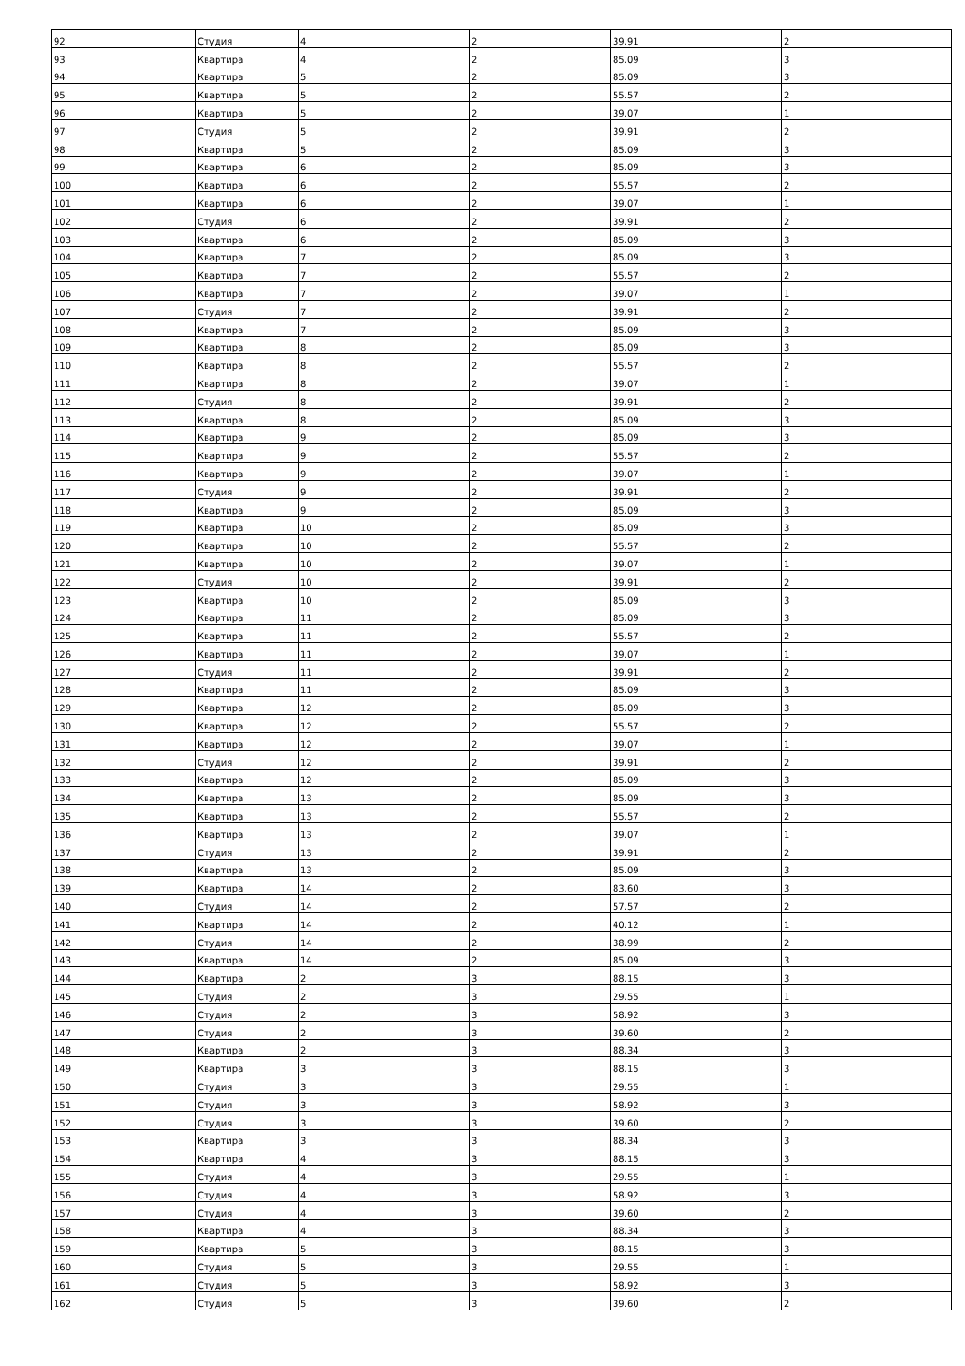| 92 | Студия | 4 | 2 | 39.91 | 2 |
| 93 | Квартира | 4 | 2 | 85.09 | 3 |
| 94 | Квартира | 5 | 2 | 85.09 | 3 |
| 95 | Квартира | 5 | 2 | 55.57 | 2 |
| 96 | Квартира | 5 | 2 | 39.07 | 1 |
| 97 | Студия | 5 | 2 | 39.91 | 2 |
| 98 | Квартира | 5 | 2 | 85.09 | 3 |
| 99 | Квартира | 6 | 2 | 85.09 | 3 |
| 100 | Квартира | 6 | 2 | 55.57 | 2 |
| 101 | Квартира | 6 | 2 | 39.07 | 1 |
| 102 | Студия | 6 | 2 | 39.91 | 2 |
| 103 | Квартира | 6 | 2 | 85.09 | 3 |
| 104 | Квартира | 7 | 2 | 85.09 | 3 |
| 105 | Квартира | 7 | 2 | 55.57 | 2 |
| 106 | Квартира | 7 | 2 | 39.07 | 1 |
| 107 | Студия | 7 | 2 | 39.91 | 2 |
| 108 | Квартира | 7 | 2 | 85.09 | 3 |
| 109 | Квартира | 8 | 2 | 85.09 | 3 |
| 110 | Квартира | 8 | 2 | 55.57 | 2 |
| 111 | Квартира | 8 | 2 | 39.07 | 1 |
| 112 | Студия | 8 | 2 | 39.91 | 2 |
| 113 | Квартира | 8 | 2 | 85.09 | 3 |
| 114 | Квартира | 9 | 2 | 85.09 | 3 |
| 115 | Квартира | 9 | 2 | 55.57 | 2 |
| 116 | Квартира | 9 | 2 | 39.07 | 1 |
| 117 | Студия | 9 | 2 | 39.91 | 2 |
| 118 | Квартира | 9 | 2 | 85.09 | 3 |
| 119 | Квартира | 10 | 2 | 85.09 | 3 |
| 120 | Квартира | 10 | 2 | 55.57 | 2 |
| 121 | Квартира | 10 | 2 | 39.07 | 1 |
| 122 | Студия | 10 | 2 | 39.91 | 2 |
| 123 | Квартира | 10 | 2 | 85.09 | 3 |
| 124 | Квартира | 11 | 2 | 85.09 | 3 |
| 125 | Квартира | 11 | 2 | 55.57 | 2 |
| 126 | Квартира | 11 | 2 | 39.07 | 1 |
| 127 | Студия | 11 | 2 | 39.91 | 2 |
| 128 | Квартира | 11 | 2 | 85.09 | 3 |
| 129 | Квартира | 12 | 2 | 85.09 | 3 |
| 130 | Квартира | 12 | 2 | 55.57 | 2 |
| 131 | Квартира | 12 | 2 | 39.07 | 1 |
| 132 | Студия | 12 | 2 | 39.91 | 2 |
| 133 | Квартира | 12 | 2 | 85.09 | 3 |
| 134 | Квартира | 13 | 2 | 85.09 | 3 |
| 135 | Квартира | 13 | 2 | 55.57 | 2 |
| 136 | Квартира | 13 | 2 | 39.07 | 1 |
| 137 | Студия | 13 | 2 | 39.91 | 2 |
| 138 | Квартира | 13 | 2 | 85.09 | 3 |
| 139 | Квартира | 14 | 2 | 83.60 | 3 |
| 140 | Студия | 14 | 2 | 57.57 | 2 |
| 141 | Квартира | 14 | 2 | 40.12 | 1 |
| 142 | Студия | 14 | 2 | 38.99 | 2 |
| 143 | Квартира | 14 | 2 | 85.09 | 3 |
| 144 | Квартира | 2 | 3 | 88.15 | 3 |
| 145 | Студия | 2 | 3 | 29.55 | 1 |
| 146 | Студия | 2 | 3 | 58.92 | 3 |
| 147 | Студия | 2 | 3 | 39.60 | 2 |
| 148 | Квартира | 2 | 3 | 88.34 | 3 |
| 149 | Квартира | 3 | 3 | 88.15 | 3 |
| 150 | Студия | 3 | 3 | 29.55 | 1 |
| 151 | Студия | 3 | 3 | 58.92 | 3 |
| 152 | Студия | 3 | 3 | 39.60 | 2 |
| 153 | Квартира | 3 | 3 | 88.34 | 3 |
| 154 | Квартира | 4 | 3 | 88.15 | 3 |
| 155 | Студия | 4 | 3 | 29.55 | 1 |
| 156 | Студия | 4 | 3 | 58.92 | 3 |
| 157 | Студия | 4 | 3 | 39.60 | 2 |
| 158 | Квартира | 4 | 3 | 88.34 | 3 |
| 159 | Квартира | 5 | 3 | 88.15 | 3 |
| 160 | Студия | 5 | 3 | 29.55 | 1 |
| 161 | Студия | 5 | 3 | 58.92 | 3 |
| 162 | Студия | 5 | 3 | 39.60 | 2 |